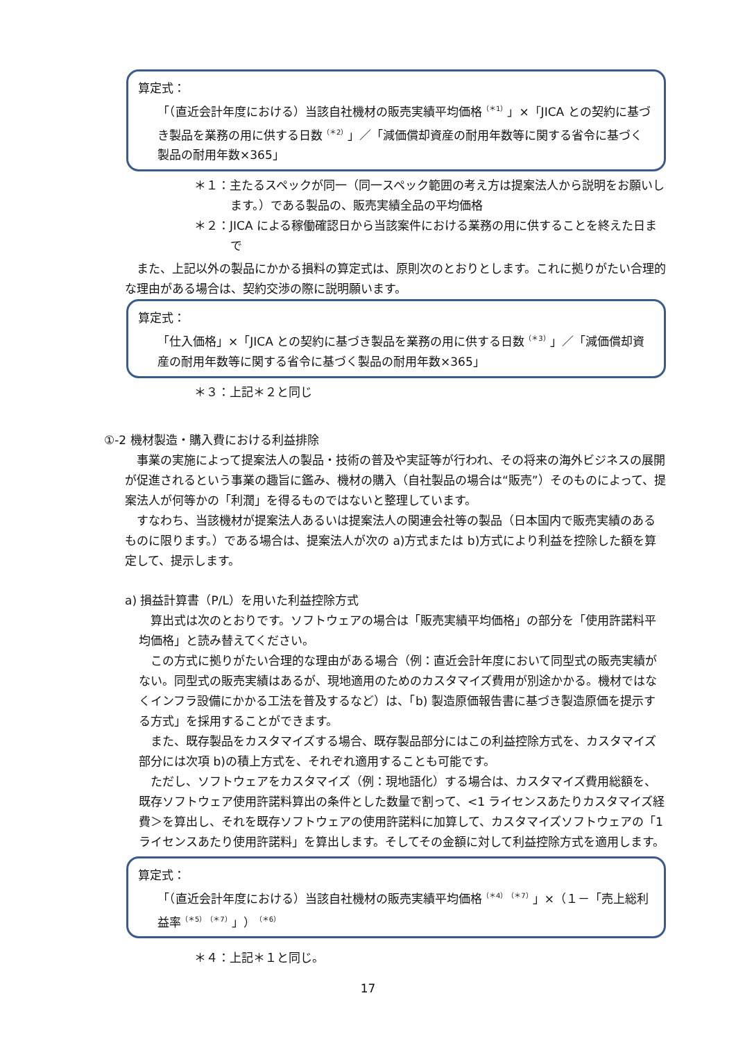算定式：
「（直近会計年度における）当該自社機材の販売実績平均価格<sup>（＊1）</sup>」×「JICA との契約に基づき製品を業務の用に供する日数<sup>（＊2）</sup>」／「減価償却資産の耐用年数等に関する省令に基づく製品の耐用年数×365」
＊１：主たるスペックが同一（同一スペック範囲の考え方は提案法人から説明をお願いします。）である製品の、販売実績全品の平均価格
＊２：JICA による稼働確認日から当該案件における業務の用に供することを終えた日まで
また、上記以外の製品にかかる損料の算定式は、原則次のとおりとします。これに拠りがたい合理的な理由がある場合は、契約交渉の際に説明願います。
算定式：
「仕入価格」×「JICA との契約に基づき製品を業務の用に供する日数<sup>（＊3）</sup>」／「減価償却資産の耐用年数等に関する省令に基づく製品の耐用年数×365」
＊３：上記＊２と同じ
①-2 機材製造・購入費における利益排除
事業の実施によって提案法人の製品・技術の普及や実証等が行われ、その将来の海外ビジネスの展開が促進されるという事業の趣旨に鑑み、機材の購入（自社製品の場合は“販売”）そのものによって、提案法人が何等かの「利潤」を得るものではないと整理しています。
すなわち、当該機材が提案法人あるいは提案法人の関連会社等の製品（日本国内で販売実績のあるものに限ります。）である場合は、提案法人が次の a)方式または b)方式により利益を控除した額を算定して、提示します。
a) 損益計算書（P/L）を用いた利益控除方式
算出式は次のとおりです。ソフトウェアの場合は「販売実績平均価格」の部分を「使用許諾料平均価格」と読み替えてください。
この方式に拠りがたい合理的な理由がある場合（例：直近会計年度において同型式の販売実績がない。同型式の販売実績はあるが、現地適用のためのカスタマイズ費用が別途かかる。機材ではなくインフラ設備にかかる工法を普及するなど）は、「b) 製造原価報告書に基づき製造原価を提示する方式」を採用することができます。
また、既存製品をカスタマイズする場合、既存製品部分にはこの利益控除方式を、カスタマイズ部分には次項 b)の積上方式を、それぞれ適用することも可能です。
ただし、ソフトウェアをカスタマイズ（例：現地語化）する場合は、カスタマイズ費用総額を、既存ソフトウェア使用許諾料算出の条件とした数量で割って、<1 ライセンスあたりカスタマイズ経費＞を算出し、それを既存ソフトウェアの使用許諾料に加算して、カスタマイズソフトウェアの「1 ライセンスあたり使用許諾料」を算出します。そしてその金額に対して利益控除方式を適用します。
算定式：
「（直近会計年度における）当該自社機材の販売実績平均価格<sup>（＊4）（＊7）</sup>」×（１－「売上総利益率<sup>（＊5）（＊7）</sup>」）<sup>（＊6）</sup>
＊４：上記＊１と同じ。
17